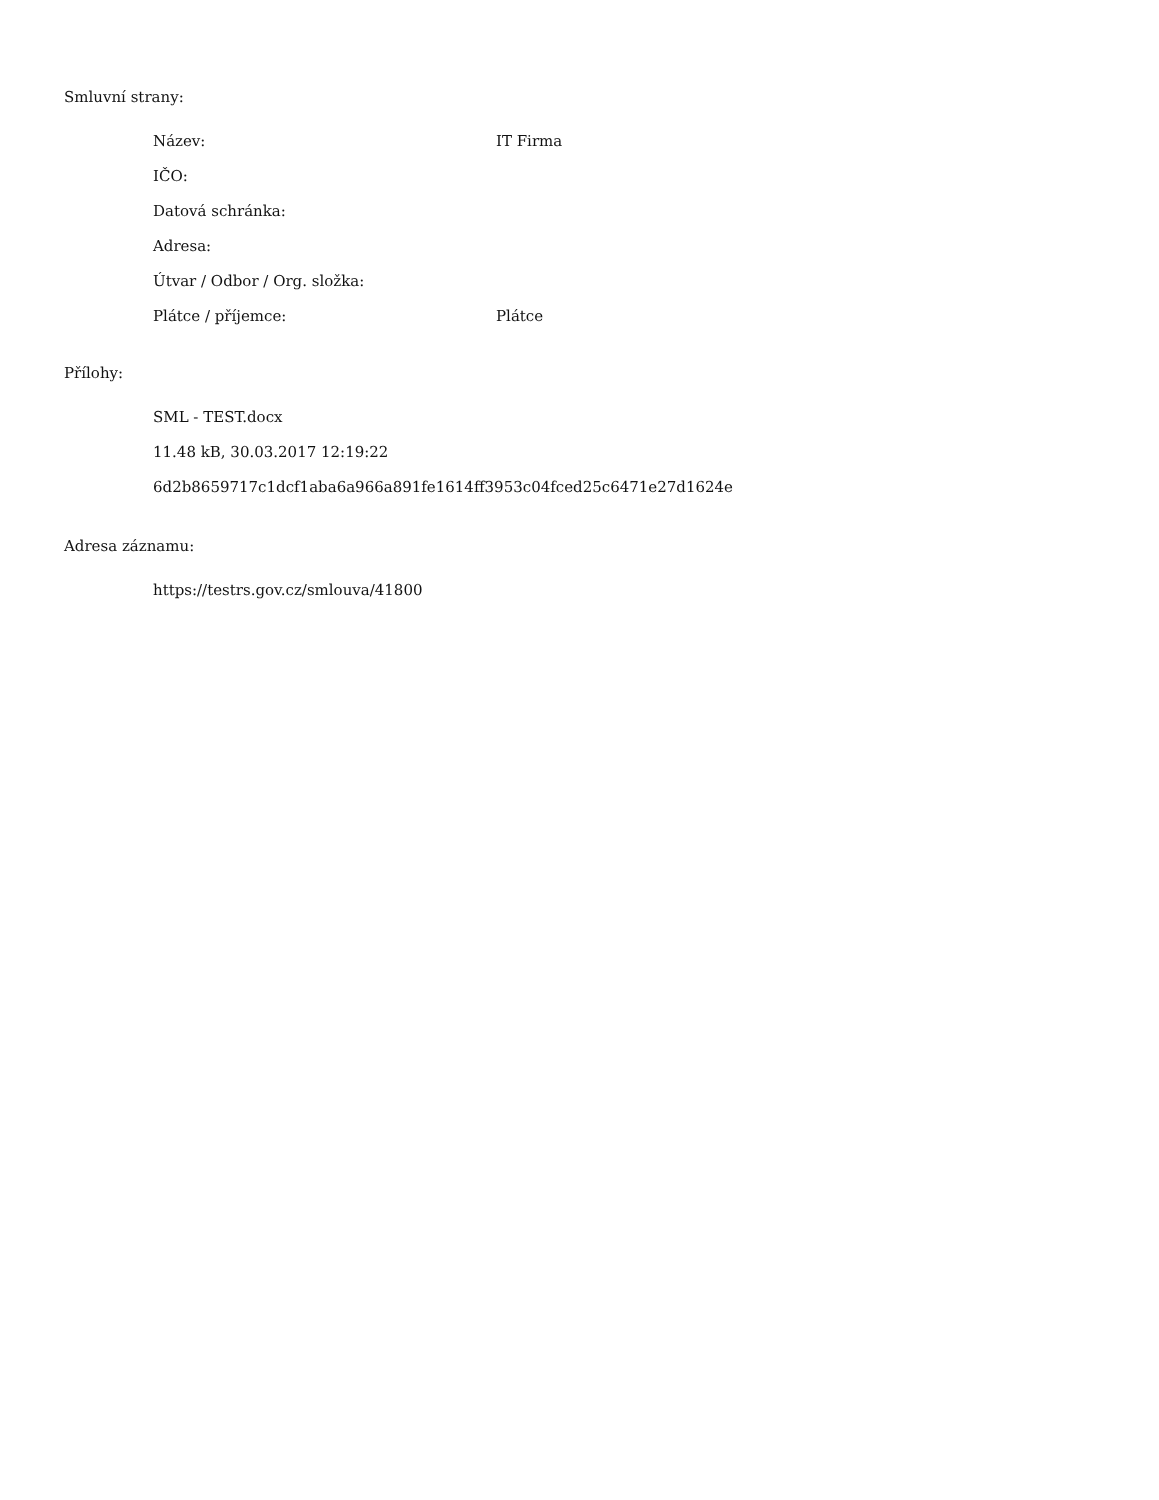Smluvní strany:
| Název: | IT Firma |
| IČO: | |
| Datová schránka: | |
| Adresa: | |
| Útvar / Odbor / Org. složka: | |
| Plátce / příjemce: | Plátce |
Přílohy:
SML - TEST.docx
11.48 kB, 30.03.2017 12:19:22
6d2b8659717c1dcf1aba6a966a891fe1614ff3953c04fced25c6471e27d1624e
Adresa záznamu:
https://testrs.gov.cz/smlouva/41800